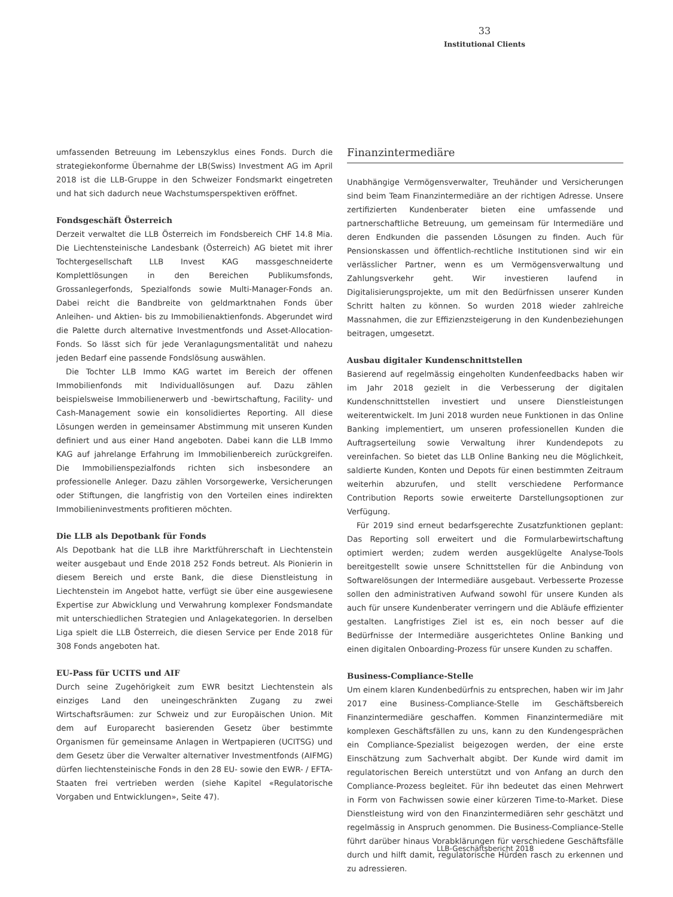33
Institutional Clients
umfassenden Betreuung im Lebenszyklus eines Fonds. Durch die strategiekonforme Übernahme der LB(Swiss) Investment AG im April 2018 ist die LLB-Gruppe in den Schweizer Fondsmarkt eingetreten und hat sich dadurch neue Wachstumsperspektiven eröffnet.
Fondsgeschäft Österreich
Derzeit verwaltet die LLB Österreich im Fondsbereich CHF 14.8 Mia. Die Liechtensteinische Landesbank (Österreich) AG bietet mit ihrer Tochtergesellschaft LLB Invest KAG massgeschneiderte Komplettlösungen in den Bereichen Publikumsfonds, Grossanlegerfonds, Spezialfonds sowie Multi-Manager-Fonds an. Dabei reicht die Bandbreite von geldmarktnahen Fonds über Anleihen- und Aktien- bis zu Immobilienaktienfonds. Abgerundet wird die Palette durch alternative Investmentfonds und Asset-Allocation-Fonds. So lässt sich für jede Veranlagungsmentalität und nahezu jeden Bedarf eine passende Fondslösung auswählen.
Die Tochter LLB Immo KAG wartet im Bereich der offenen Immobilienfonds mit Individuallösungen auf. Dazu zählen beispielsweise Immobilienerwerb und -bewirtschaftung, Facility- und Cash-Management sowie ein konsolidiertes Reporting. All diese Lösungen werden in gemeinsamer Abstimmung mit unseren Kunden definiert und aus einer Hand angeboten. Dabei kann die LLB Immo KAG auf jahrelange Erfahrung im Immobilienbereich zurückgreifen. Die Immobilienspezialfonds richten sich insbesondere an professionelle Anleger. Dazu zählen Vorsorgewerke, Versicherungen oder Stiftungen, die langfristig von den Vorteilen eines indirekten Immobilieninvestments profitieren möchten.
Die LLB als Depotbank für Fonds
Als Depotbank hat die LLB ihre Marktführerschaft in Liechtenstein weiter ausgebaut und Ende 2018 252 Fonds betreut. Als Pionierin in diesem Bereich und erste Bank, die diese Dienstleistung in Liechtenstein im Angebot hatte, verfügt sie über eine ausgewiesene Expertise zur Abwicklung und Verwahrung komplexer Fondsmandate mit unterschiedlichen Strategien und Anlagekategorien. In derselben Liga spielt die LLB Österreich, die diesen Service per Ende 2018 für 308 Fonds angeboten hat.
EU-Pass für UCITS und AIF
Durch seine Zugehörigkeit zum EWR besitzt Liechtenstein als einziges Land den uneingeschränkten Zugang zu zwei Wirtschaftsräumen: zur Schweiz und zur Europäischen Union. Mit dem auf Europarecht basierenden Gesetz über bestimmte Organismen für gemeinsame Anlagen in Wertpapieren (UCITSG) und dem Gesetz über die Verwalter alternativer Investmentfonds (AIFMG) dürfen liechtensteinische Fonds in den 28 EU- sowie den EWR- / EFTA-Staaten frei vertrieben werden (siehe Kapitel «Regulatorische Vorgaben und Entwicklungen», Seite 47).
Finanzintermediäre
Unabhängige Vermögensverwalter, Treuhänder und Versicherungen sind beim Team Finanzintermediäre an der richtigen Adresse. Unsere zertifizierten Kundenberater bieten eine umfassende und partnerschaftliche Betreuung, um gemeinsam für Intermediäre und deren Endkunden die passenden Lösungen zu finden. Auch für Pensionskassen und öffentlich-rechtliche Institutionen sind wir ein verlässlicher Partner, wenn es um Vermögensverwaltung und Zahlungsverkehr geht. Wir investieren laufend in Digitalisierungsprojekte, um mit den Bedürfnissen unserer Kunden Schritt halten zu können. So wurden 2018 wieder zahlreiche Massnahmen, die zur Effizienzsteigerung in den Kundenbeziehungen beitragen, umgesetzt.
Ausbau digitaler Kundenschnittstellen
Basierend auf regelmässig eingeholten Kundenfeedbacks haben wir im Jahr 2018 gezielt in die Verbesserung der digitalen Kundenschnittstellen investiert und unsere Dienstleistungen weiterentwickelt. Im Juni 2018 wurden neue Funktionen in das Online Banking implementiert, um unseren professionellen Kunden die Auftragserteilung sowie Verwaltung ihrer Kundendepots zu vereinfachen. So bietet das LLB Online Banking neu die Möglichkeit, saldierte Kunden, Konten und Depots für einen bestimmten Zeitraum weiterhin abzurufen, und stellt verschiedene Performance Contribution Reports sowie erweiterte Darstellungsoptionen zur Verfügung.
Für 2019 sind erneut bedarfsgerechte Zusatzfunktionen geplant: Das Reporting soll erweitert und die Formularbewirtschaftung optimiert werden; zudem werden ausgeklügelte Analyse-Tools bereitgestellt sowie unsere Schnittstellen für die Anbindung von Softwarelösungen der Intermediäre ausgebaut. Verbesserte Prozesse sollen den administrativen Aufwand sowohl für unsere Kunden als auch für unsere Kundenberater verringern und die Abläufe effizienter gestalten. Langfristiges Ziel ist es, ein noch besser auf die Bedürfnisse der Intermediäre ausgerichtetes Online Banking und einen digitalen Onboarding-Prozess für unsere Kunden zu schaffen.
Business-Compliance-Stelle
Um einem klaren Kundenbedürfnis zu entsprechen, haben wir im Jahr 2017 eine Business-Compliance-Stelle im Geschäftsbereich Finanzintermediäre geschaffen. Kommen Finanzintermediäre mit komplexen Geschäftsfällen zu uns, kann zu den Kundengesprächen ein Compliance-Spezialist beigezogen werden, der eine erste Einschätzung zum Sachverhalt abgibt. Der Kunde wird damit im regulatorischen Bereich unterstützt und von Anfang an durch den Compliance-Prozess begleitet. Für ihn bedeutet das einen Mehrwert in Form von Fachwissen sowie einer kürzeren Time-to-Market. Diese Dienstleistung wird von den Finanzintermediären sehr geschätzt und regelmässig in Anspruch genommen. Die Business-Compliance-Stelle führt darüber hinaus Vorabklärungen für verschiedene Geschäftsfälle durch und hilft damit, regulatorische Hürden rasch zu erkennen und zu adressieren.
LLB-Geschäftsbericht 2018